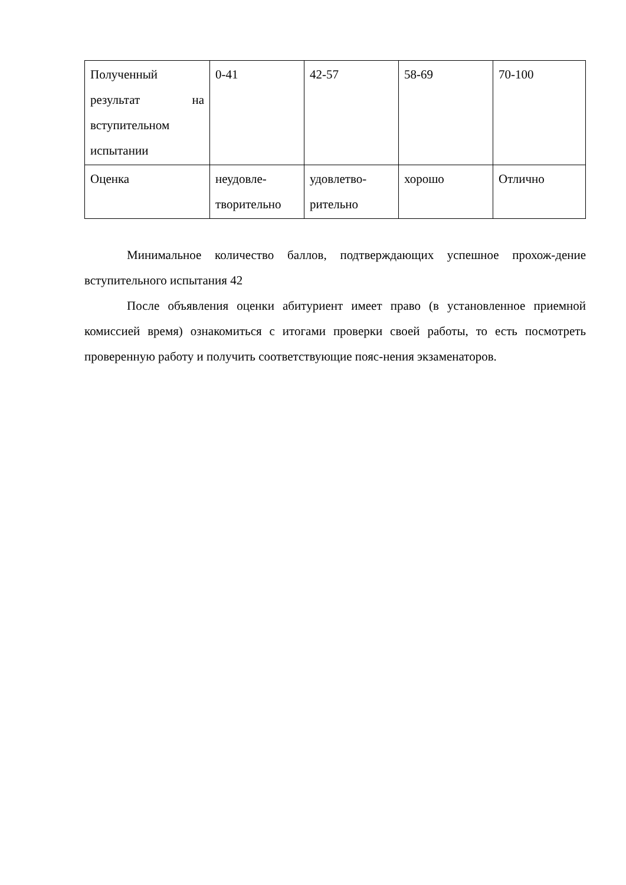| Полученный результат на вступительном испытании | 0-41 | 42-57 | 58-69 | 70-100 |
| Оценка | неудовле- творительно | удовлетво- рительно | хорошо | Отлично |
Минимальное количество баллов, подтверждающих успешное прохож-дение вступительного испытания 42
После объявления оценки абитуриент имеет право (в установленное приемной комиссией время) ознакомиться с итогами проверки своей работы, то есть посмотреть проверенную работу и получить соответствующие пояс-нения экзаменаторов.